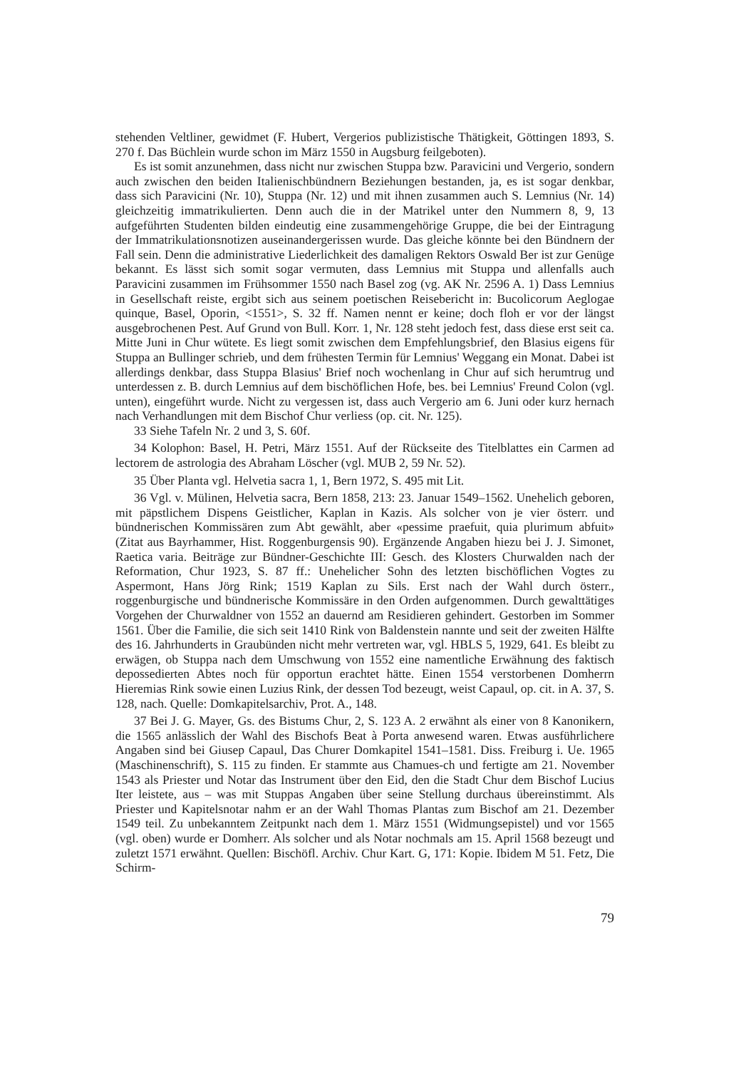stehenden Veltliner, gewidmet (F. Hubert, Vergerios publizistische Thätigkeit, Göttingen 1893, S. 270 f. Das Büchlein wurde schon im März 1550 in Augsburg feilgeboten).
Es ist somit anzunehmen, dass nicht nur zwischen Stuppa bzw. Paravicini und Vergerio, sondern auch zwischen den beiden Italienischbündnern Beziehungen bestanden, ja, es ist sogar denkbar, dass sich Paravicini (Nr. 10), Stuppa (Nr. 12) und mit ihnen zusammen auch S. Lemnius (Nr. 14) gleichzeitig immatrikulierten. Denn auch die in der Matrikel unter den Nummern 8, 9, 13 aufgeführten Studenten bilden eindeutig eine zusammengehörige Gruppe, die bei der Eintragung der Immatrikulationsnotizen auseinandergerissen wurde. Das gleiche könnte bei den Bündnern der Fall sein. Denn die administrative Liederlichkeit des damaligen Rektors Oswald Ber ist zur Genüge bekannt. Es lässt sich somit sogar vermuten, dass Lemnius mit Stuppa und allenfalls auch Paravicini zusammen im Frühsommer 1550 nach Basel zog (vg. AK Nr. 2596 A. 1) Dass Lemnius in Gesellschaft reiste, ergibt sich aus seinem poetischen Reisebericht in: Bucolicorum Aeglogae quinque, Basel, Oporin, <1551>, S. 32 ff. Namen nennt er keine; doch floh er vor der längst ausgebrochenen Pest. Auf Grund von Bull. Korr. 1, Nr. 128 steht jedoch fest, dass diese erst seit ca. Mitte Juni in Chur wütete. Es liegt somit zwischen dem Empfehlungsbrief, den Blasius eigens für Stuppa an Bullinger schrieb, und dem frühesten Termin für Lemnius' Weggang ein Monat. Dabei ist allerdings denkbar, dass Stuppa Blasius' Brief noch wochenlang in Chur auf sich herumtrug und unterdessen z. B. durch Lemnius auf dem bischöflichen Hofe, bes. bei Lemnius' Freund Colon (vgl. unten), eingeführt wurde. Nicht zu vergessen ist, dass auch Vergerio am 6. Juni oder kurz hernach nach Verhandlungen mit dem Bischof Chur verliess (op. cit. Nr. 125).
33 Siehe Tafeln Nr. 2 und 3, S. 60f.
34 Kolophon: Basel, H. Petri, März 1551. Auf der Rückseite des Titelblattes ein Carmen ad lectorem de astrologia des Abraham Löscher (vgl. MUB 2, 59 Nr. 52).
35 Über Planta vgl. Helvetia sacra 1, 1, Bern 1972, S. 495 mit Lit.
36 Vgl. v. Mülinen, Helvetia sacra, Bern 1858, 213: 23. Januar 1549–1562. Unehelich geboren, mit päpstlichem Dispens Geistlicher, Kaplan in Kazis. Als solcher von je vier österr. und bündnerischen Kommissären zum Abt gewählt, aber «pessime praefuit, quia plurimum abfuit» (Zitat aus Bayrhammer, Hist. Roggenburgensis 90). Ergänzende Angaben hiezu bei J. J. Simonet, Raetica varia. Beiträge zur Bündner-Geschichte III: Gesch. des Klosters Churwalden nach der Reformation, Chur 1923, S. 87 ff.: Unehelicher Sohn des letzten bischöflichen Vogtes zu Aspermont, Hans Jörg Rink; 1519 Kaplan zu Sils. Erst nach der Wahl durch österr., roggenburgische und bündnerische Kommissäre in den Orden aufgenommen. Durch gewalttätiges Vorgehen der Churwaldner von 1552 an dauernd am Residieren gehindert. Gestorben im Sommer 1561. Über die Familie, die sich seit 1410 Rink von Baldenstein nannte und seit der zweiten Hälfte des 16. Jahrhunderts in Graubünden nicht mehr vertreten war, vgl. HBLS 5, 1929, 641. Es bleibt zu erwägen, ob Stuppa nach dem Umschwung von 1552 eine namentliche Erwähnung des faktisch depossedierten Abtes noch für opportun erachtet hätte. Einen 1554 verstorbenen Domherrn Hieremias Rink sowie einen Luzius Rink, der dessen Tod bezeugt, weist Capaul, op. cit. in A. 37, S. 128, nach. Quelle: Domkapitelsarchiv, Prot. A., 148.
37 Bei J. G. Mayer, Gs. des Bistums Chur, 2, S. 123 A. 2 erwähnt als einer von 8 Kanonikern, die 1565 anlässlich der Wahl des Bischofs Beat à Porta anwesend waren. Etwas ausführlichere Angaben sind bei Giusep Capaul, Das Churer Domkapitel 1541–1581. Diss. Freiburg i. Ue. 1965 (Maschinenschrift), S. 115 zu finden. Er stammte aus Chamues-ch und fertigte am 21. November 1543 als Priester und Notar das Instrument über den Eid, den die Stadt Chur dem Bischof Lucius Iter leistete, aus – was mit Stuppas Angaben über seine Stellung durchaus übereinstimmt. Als Priester und Kapitelsnotar nahm er an der Wahl Thomas Plantas zum Bischof am 21. Dezember 1549 teil. Zu unbekanntem Zeitpunkt nach dem 1. März 1551 (Widmungsepistel) und vor 1565 (vgl. oben) wurde er Domherr. Als solcher und als Notar nochmals am 15. April 1568 bezeugt und zuletzt 1571 erwähnt. Quellen: Bischöfl. Archiv. Chur Kart. G, 171: Kopie. Ibidem M 51. Fetz, Die Schirm-
79